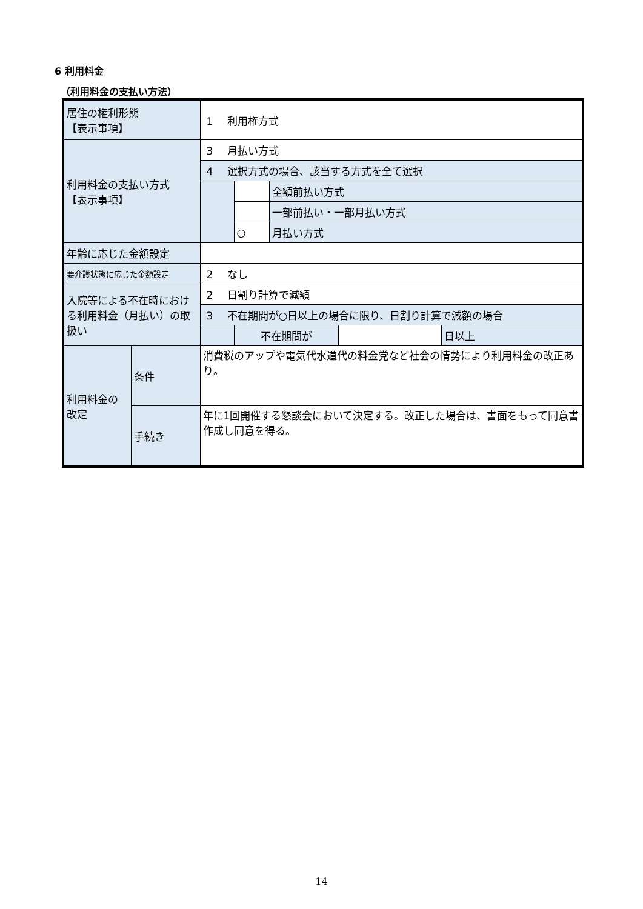6 利用料金
（利用料金の支払い方法）
| 居住の権利形態 【表示事項】 | | 1 利用権方式 | | | | |
| 利用料金の支払い方式 【表示事項】 | | 3 月払い方式 | | | | |
| | | 4 選択方式の場合、該当する方式を全て選択 | | | | |
| | | | | 全額前払い方式 | | |
| | | | | 一部前払い・一部月払い方式 | | |
| | | | ○ | 月払い方式 | | |
| 年齢に応じた金額設定 | | | | | | |
| 要介護状態に応じた金額設定 | | 2 なし | | | | |
| 入院等による不在時における利用料金（月払い）の取扱い | | 2 日割り計算で減額 | | | | |
| | | 3 不在期間が○日以上の場合に限り、日割り計算で減額の場合 | | | | |
| | | | 不在期間が | | | 日以上 |
| 利用料金の 改定 | 条件 | 消費税のアップや電気代水道代の料金党など社会の情勢により利用料金の改正あり。 | | | | |
| | 手続き | 年に1回開催する懇談会において決定する。改正した場合は、書面をもって同意書作成し同意を得る。 | | | | |
14